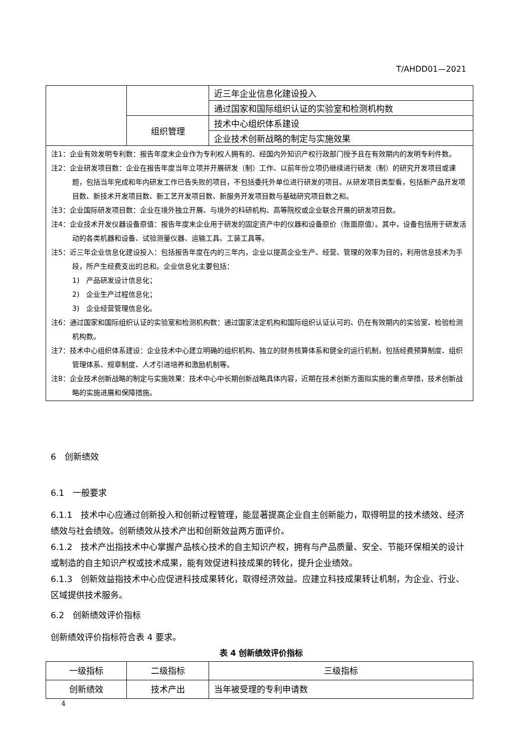T/AHDD01—2021
| | | 近三年企业信息化建设投入 |
| | | 通过国家和国际组织认证的实验室和检测机构数 |
| | 组织管理 | 技术中心组织体系建设 |
| | | 企业技术创新战略的制定与实施效果 |
| 注1：企业有效发明专利数：报告年度末企业作为专利权人拥有的、经国内外知识产权行政部门授予且在有效期内的发明专利件数。 注2：企业研发项目数：企业在报告年度当年立项并开展研发（制）工作、以前年份立项仍继续进行研发（制）的研究开发项目或课题，包括当年完成和年内研发工作已告失败的项目，不包括委托外单位进行研发的项目。从研发项目类型看，包括新产品开发项目数、新技术开发项目数、新工艺开发项目数、新服务开发项目数与基础研究项目数之和。 注3：企业国际研发项目数：企业在境外独立开展、与境外的科研机构、高等院校或企业联合开展的研发项目数。 注4：企业技术开发仪器设备原值：报告年度末企业用于研发的固定资产中的仪器和设备原价（账面原值）。其中，设备包括用于研发活动的各类机器和设备、试验测量仪器、运输工具、工装工具等。 注5：近三年企业信息化建设投入：包括报告年度在内的三年内，企业以提高企业生产、经营、管理的效率为目的，利用信息技术为手段，所产生经费支出的总和。企业信息化主要包括： 1) 产品研发设计信息化； 2) 企业生产过程信息化； 3) 企业经营管理信息化。 注6：通过国家和国际组织认证的实验室和检测机构数：通过国家法定机构和国际组织认证认可的、仍在有效期内的实验室、检验检测机构数。 注7：技术中心组织体系建设：企业技术中心建立明确的组织机构、独立的财务核算体系和健全的运行机制，包括经费预算制度、组织管理体系、规章制度、人才引进培养和激励机制等。 注8：企业技术创新战略的制定与实施效果：技术中心中长期创新战略具体内容，近期在技术创新方面拟实施的重点举措，技术创新战略的实施进展和保障措施。 | | |
6　创新绩效
6.1　一般要求
6.1.1　技术中心应通过创新投入和创新过程管理，能显著提高企业自主创新能力，取得明显的技术绩效、经济绩效与社会绩效。创新绩效从技术产出和创新效益两方面评价。
6.1.2　技术产出指技术中心掌握产品核心技术的自主知识产权，拥有与产品质量、安全、节能环保相关的设计或制造的自主知识产权或技术成果，能有效促进科技成果的转化，提升企业绩效。
6.1.3　创新效益指技术中心应促进科技成果转化，取得经济效益。应建立科技成果转让机制，为企业、行业、区域提供技术服务。
6.2　创新绩效评价指标
创新绩效评价指标符合表 4 要求。
表 4 创新绩效评价指标
| 一级指标 | 二级指标 | 三级指标 |
| 创新绩效 | 技术产出 | 当年被受理的专利申请数 |
4